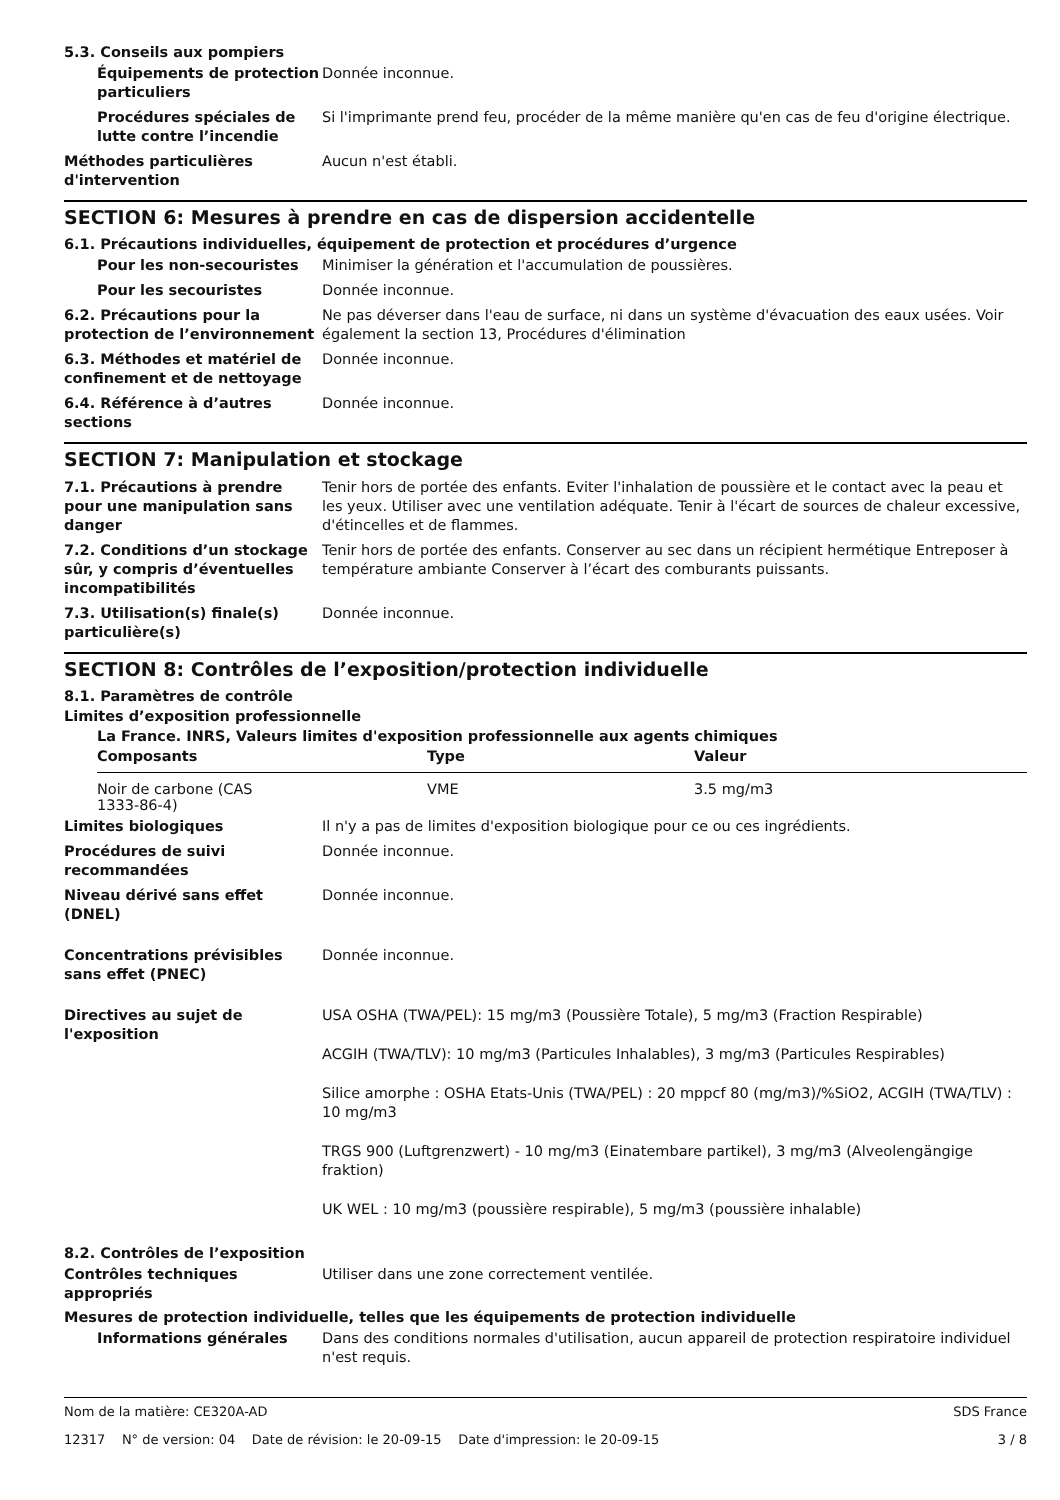5.3. Conseils aux pompiers
Équipements de protection particuliers
Donnée inconnue.
Procédures spéciales de lutte contre l’incendie
Si l'imprimante prend feu, procéder de la même manière qu'en cas de feu d'origine électrique.
Méthodes particulières d'intervention
Aucun n'est établi.
SECTION 6: Mesures à prendre en cas de dispersion accidentelle
6.1. Précautions individuelles, équipement de protection et procédures d’urgence
Pour les non-secouristes Minimiser la génération et l'accumulation de poussières.
Pour les secouristes Donnée inconnue.
6.2. Précautions pour la protection de l’environnement
Ne pas déverser dans l'eau de surface, ni dans un système d'évacuation des eaux usées. Voir également la section 13, Procédures d'élimination
6.3. Méthodes et matériel de confinement et de nettoyage
Donnée inconnue.
6.4. Référence à d’autres sections
Donnée inconnue.
SECTION 7: Manipulation et stockage
7.1. Précautions à prendre pour une manipulation sans danger
Tenir hors de portée des enfants. Eviter l'inhalation de poussière et le contact avec la peau et les yeux. Utiliser avec une ventilation adéquate. Tenir à l'écart de sources de chaleur excessive, d'étincelles et de flammes.
7.2. Conditions d’un stockage sûr, y compris d’éventuelles incompatibilités
Tenir hors de portée des enfants. Conserver au sec dans un récipient hermétique Entreposer à température ambiante Conserver à l’écart des comburants puissants.
7.3. Utilisation(s) finale(s) particulière(s)
Donnée inconnue.
SECTION 8: Contrôles de l’exposition/protection individuelle
8.1. Paramètres de contrôle
Limites d’exposition professionnelle
La France. INRS, Valeurs limites d'exposition professionnelle aux agents chimiques
| Composants | Type | Valeur |
| --- | --- | --- |
| Noir de carbone (CAS 1333-86-4) | VME | 3.5 mg/m3 |
Limites biologiques Il n'y a pas de limites d'exposition biologique pour ce ou ces ingrédients.
Procédures de suivi recommandées
Donnée inconnue.
Niveau dérivé sans effet (DNEL)
Donnée inconnue.
Concentrations prévisibles sans effet (PNEC)
Donnée inconnue.
Directives au sujet de l'exposition
USA OSHA (TWA/PEL): 15 mg/m3 (Poussière Totale), 5 mg/m3 (Fraction Respirable)
ACGIH (TWA/TLV): 10 mg/m3 (Particules Inhalables), 3 mg/m3 (Particules Respirables)
Silice amorphe : OSHA Etats-Unis (TWA/PEL) : 20 mppcf 80 (mg/m3)/%SiO2, ACGIH (TWA/TLV) : 10 mg/m3
TRGS 900 (Luftgrenzwert) - 10 mg/m3 (Einatembare partikel), 3 mg/m3 (Alveolengängige fraktion)
UK WEL : 10 mg/m3 (poussière respirable), 5 mg/m3 (poussière inhalable)
8.2. Contrôles de l’exposition
Contrôles techniques appropriés
Utiliser dans une zone correctement ventilée.
Mesures de protection individuelle, telles que les équipements de protection individuelle
Informations générales Dans des conditions normales d'utilisation, aucun appareil de protection respiratoire individuel n'est requis.
Nom de la matière: CE320A-AD SDS France
12317 N° de version: 04 Date de révision: le 20-09-15 Date d'impression: le 20-09-15 3 / 8